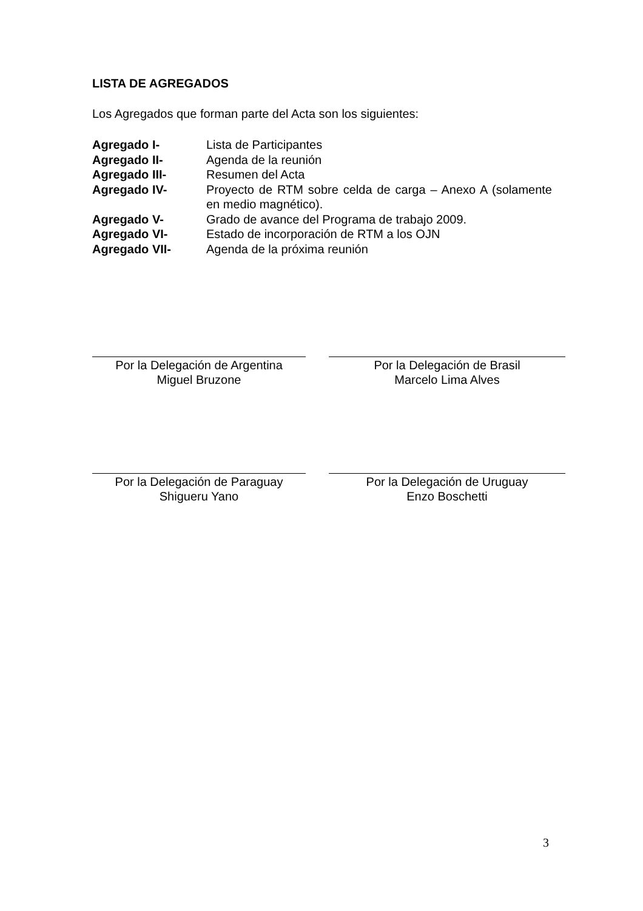LISTA DE AGREGADOS
Los Agregados que forman parte del Acta son los siguientes:
| Agregado I- | Lista de Participantes |
| Agregado II- | Agenda de la reunión |
| Agregado III- | Resumen del Acta |
| Agregado IV- | Proyecto de RTM sobre celda de carga – Anexo A (solamente en medio magnético). |
| Agregado V- | Grado de avance del Programa de trabajo 2009. |
| Agregado VI- | Estado de incorporación de RTM a los OJN |
| Agregado VII- | Agenda de la próxima reunión |
Por la Delegación de Argentina
Miguel Bruzone
Por la Delegación de Brasil
Marcelo Lima Alves
Por la Delegación de Paraguay
Shigueru Yano
Por la Delegación de Uruguay
Enzo Boschetti
3